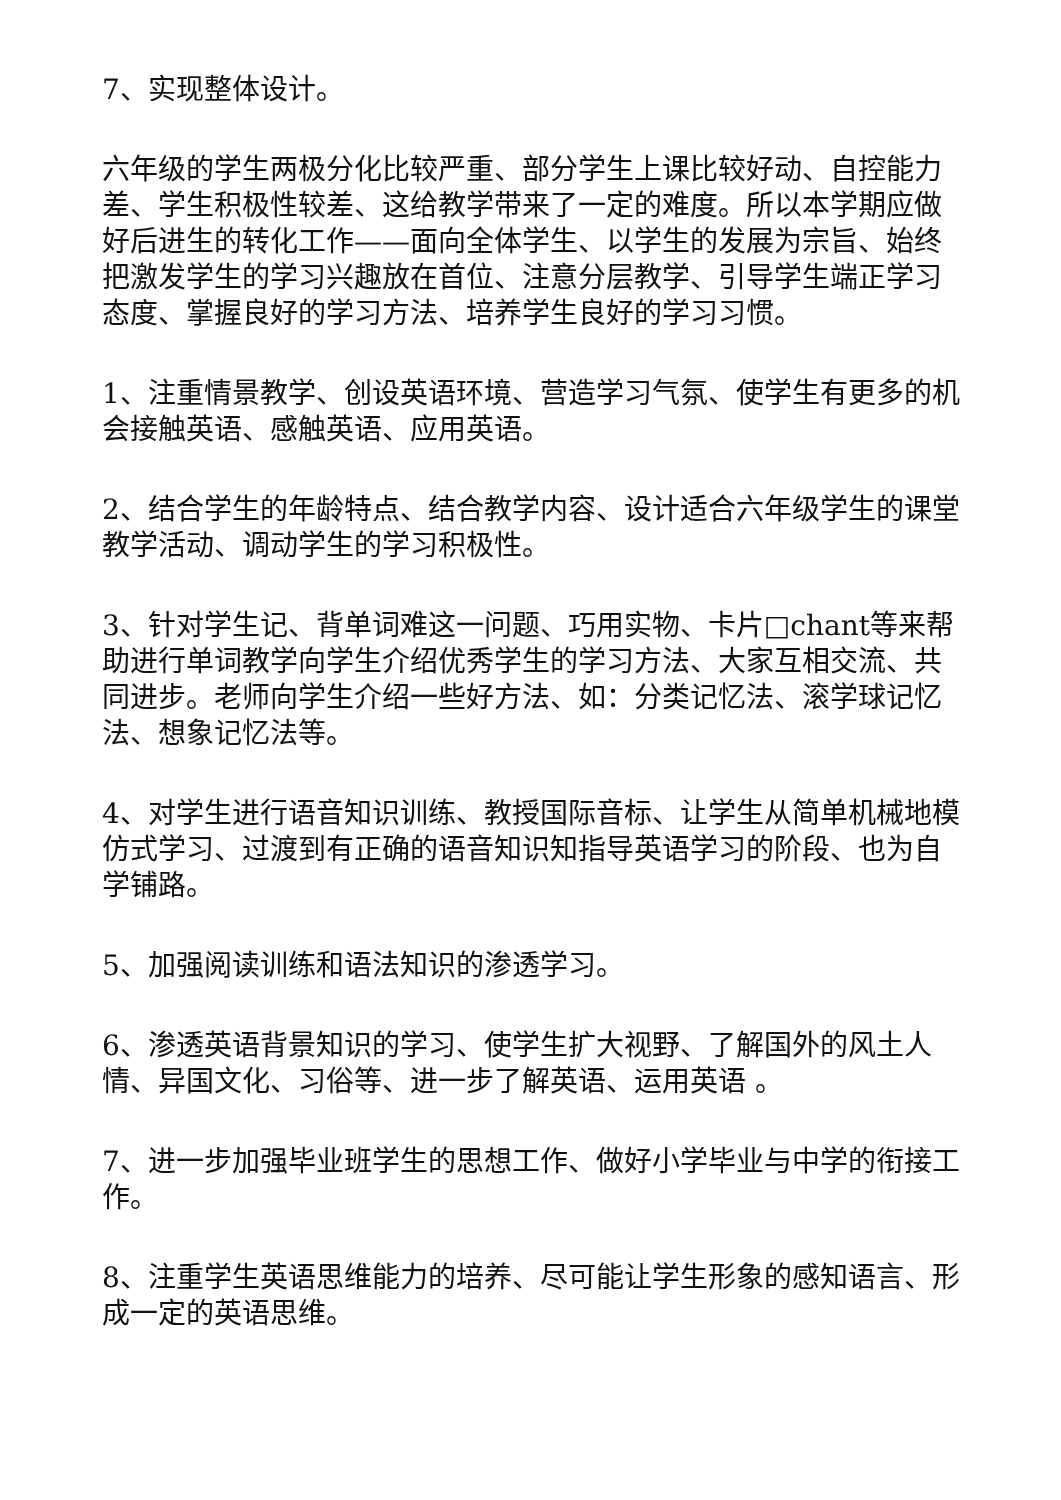7、实现整体设计。
六年级的学生两极分化比较严重、部分学生上课比较好动、自控能力差、学生积极性较差、这给教学带来了一定的难度。所以本学期应做好后进生的转化工作——面向全体学生、以学生的发展为宗旨、始终把激发学生的学习兴趣放在首位、注意分层教学、引导学生端正学习态度、掌握良好的学习方法、培养学生良好的学习习惯。
1、注重情景教学、创设英语环境、营造学习气氛、使学生有更多的机会接触英语、感触英语、应用英语。
2、结合学生的年龄特点、结合教学内容、设计适合六年级学生的课堂教学活动、调动学生的学习积极性。
3、针对学生记、背单词难这一问题、巧用实物、卡片□chant等来帮助进行单词教学向学生介绍优秀学生的学习方法、大家互相交流、共同进步。老师向学生介绍一些好方法、如：分类记忆法、滚学球记忆法、想象记忆法等。
4、对学生进行语音知识训练、教授国际音标、让学生从简单机械地模仿式学习、过渡到有正确的语音知识知指导英语学习的阶段、也为自学铺路。
5、加强阅读训练和语法知识的渗透学习。
6、渗透英语背景知识的学习、使学生扩大视野、了解国外的风土人情、异国文化、习俗等、进一步了解英语、运用英语 。
7、进一步加强毕业班学生的思想工作、做好小学毕业与中学的衔接工作。
8、注重学生英语思维能力的培养、尽可能让学生形象的感知语言、形成一定的英语思维。